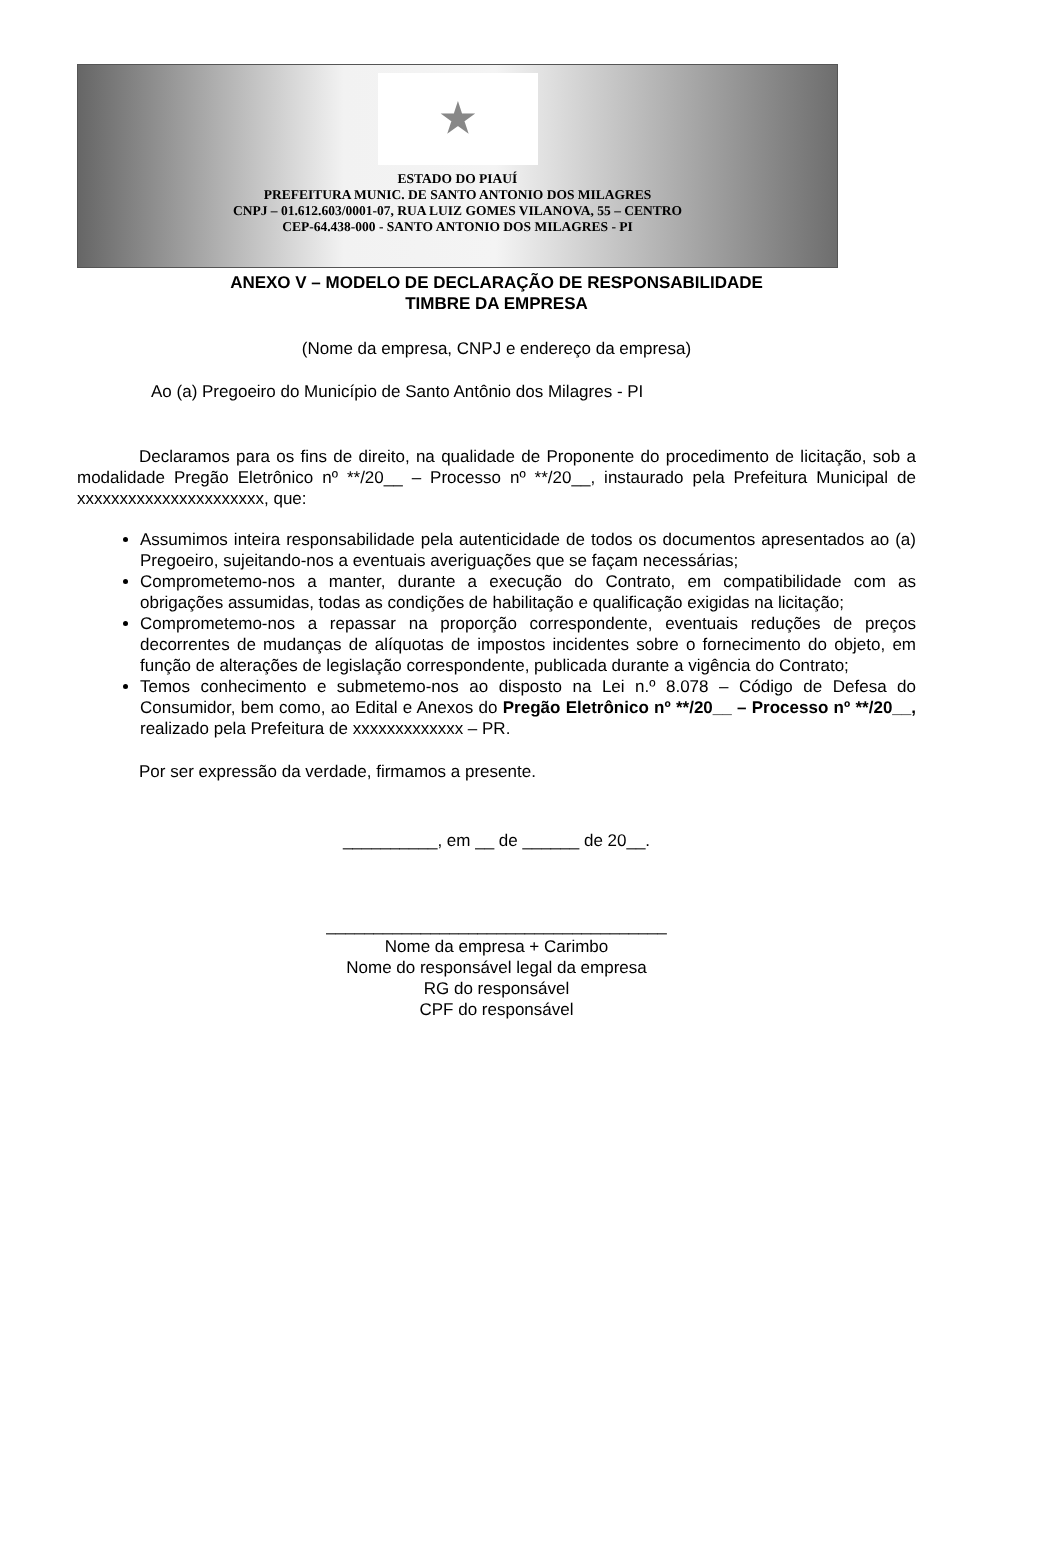★
ESTADO DO PIAUÍ
PREFEITURA MUNIC. DE SANTO ANTONIO DOS MILAGRES
CNPJ – 01.612.603/0001-07, RUA LUIZ GOMES VILANOVA, 55 – CENTRO
CEP-64.438-000 - SANTO ANTONIO DOS MILAGRES - PI
ANEXO V – MODELO DE DECLARAÇÃO DE RESPONSABILIDADE
TIMBRE DA EMPRESA
(Nome da empresa, CNPJ e endereço da empresa)
Ao (a) Pregoeiro do Município de Santo Antônio dos Milagres - PI
Declaramos para os fins de direito, na qualidade de Proponente do procedimento de licitação, sob a modalidade Pregão Eletrônico nº **/20__ – Processo nº **/20__, instaurado pela Prefeitura Municipal de xxxxxxxxxxxxxxxxxxxxxx, que:
Assumimos inteira responsabilidade pela autenticidade de todos os documentos apresentados ao (a) Pregoeiro, sujeitando-nos a eventuais averiguações que se façam necessárias;
Comprometemo-nos a manter, durante a execução do Contrato, em compatibilidade com as obrigações assumidas, todas as condições de habilitação e qualificação exigidas na licitação;
Comprometemo-nos a repassar na proporção correspondente, eventuais reduções de preços decorrentes de mudanças de alíquotas de impostos incidentes sobre o fornecimento do objeto, em função de alterações de legislação correspondente, publicada durante a vigência do Contrato;
Temos conhecimento e submetemo-nos ao disposto na Lei n.º 8.078 – Código de Defesa do Consumidor, bem como, ao Edital e Anexos do Pregão Eletrônico nº **/20__ – Processo nº **/20__, realizado pela Prefeitura de xxxxxxxxxxxxx – PR.
Por ser expressão da verdade, firmamos a presente.
__________, em __ de ______ de 20__.
____________________________________
Nome da empresa + Carimbo
Nome do responsável legal da empresa
RG do responsável
CPF do responsável